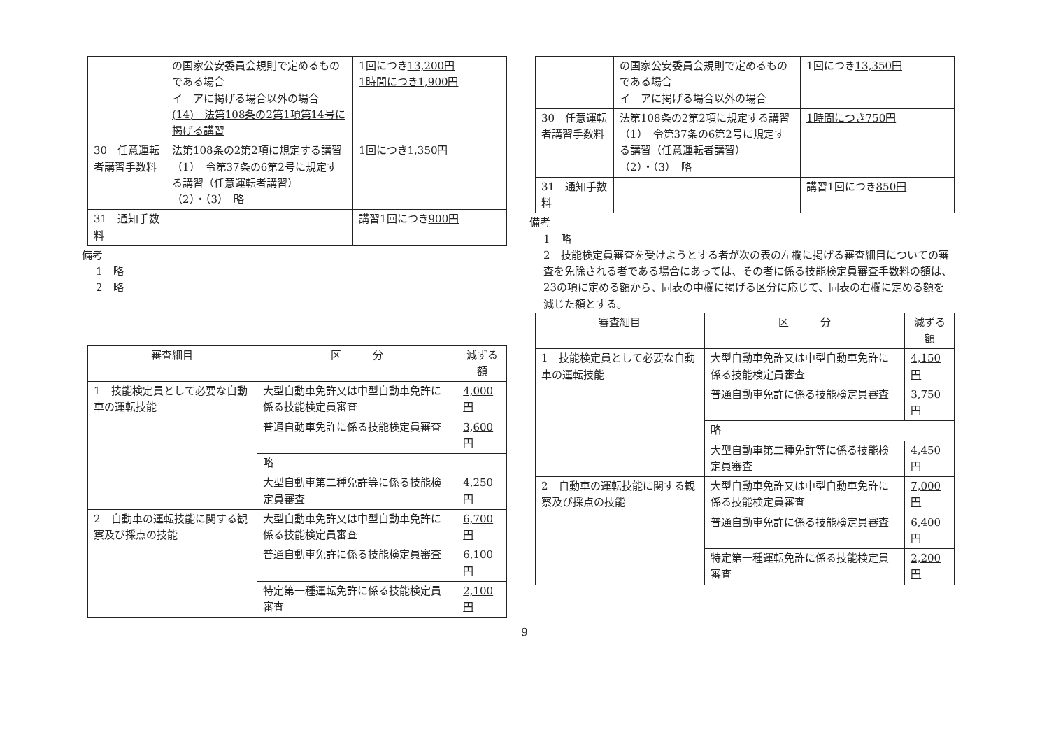| | の国家公安委員会規則で定めるものである場合 イ アに掲げる場合以外の場合 (14) 法第108条の2第1項第14号に掲げる講習 | 1回につき 13,200円 1時間につき1,900円 |
| 30 任意運転者講習手数料 | 法第108条の2第2項に規定する講習 （1） 令第37条の6第2号に規定する講習（任意運転者講習） （2）・（3） 略 | 1回につき1,350円 |
| 31 通知手数料 | | 講習1回につき 900円 |
備考
1　略
2　略
| 審査細目 | 区 分 | 減ずる額 |
| --- | --- | --- |
| 1 技能検定員として必要な自動車の運転技能 | 大型自動車免許又は中型自動車免許に係る技能検定員審査 | 4,000円 |
| | 普通自動車免許に係る技能検定員審査 | 3,600円 |
| | 略 | |
| | 大型自動車第二種免許等に係る技能検定員審査 | 4,250円 |
| 2 自動車の運転技能に関する観察及び採点の技能 | 大型自動車免許又は中型自動車免許に係る技能検定員審査 | 6,700円 |
| | 普通自動車免許に係る技能検定員審査 | 6,100円 |
| | 特定第一種運転免許に係る技能検定員審査 | 2,100円 |
| | の国家公安委員会規則で定めるものである場合 イ アに掲げる場合以外の場合 | 1回につき 13,350円 |
| 30 任意運転者講習手数料 | 法第108条の2第2項に規定する講習 （1） 令第37条の6第2号に規定する講習（任意運転者講習） （2）・（3） 略 | 1時間につき750円 |
| 31 通知手数料 | | 講習1回につき 850円 |
備考
1　略
2　技能検定員審査を受けようとする者が次の表の左欄に掲げる審査細目についての審査を免除される者である場合にあっては、その者に係る技能検定員審査手数料の額は、23の項に定める額から、同表の中欄に掲げる区分に応じて、同表の右欄に定める額を減じた額とする。
| 審査細目 | 区 分 | 減ずる額 |
| --- | --- | --- |
| 1 技能検定員として必要な自動車の運転技能 | 大型自動車免許又は中型自動車免許に係る技能検定員審査 | 4,150円 |
| | 普通自動車免許に係る技能検定員審査 | 3,750円 |
| | 略 | |
| | 大型自動車第二種免許等に係る技能検定員審査 | 4,450円 |
| 2 自動車の運転技能に関する観察及び採点の技能 | 大型自動車免許又は中型自動車免許に係る技能検定員審査 | 7,000円 |
| | 普通自動車免許に係る技能検定員審査 | 6,400円 |
| | 特定第一種運転免許に係る技能検定員審査 | 2,200円 |
9